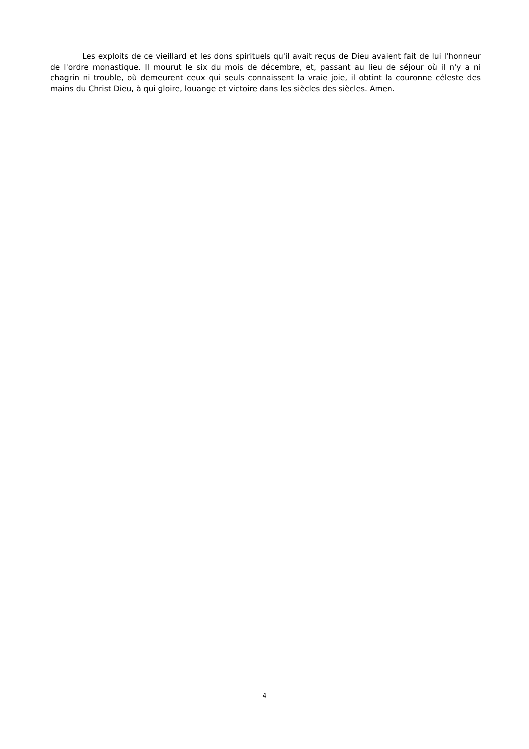Les exploits de ce vieillard et les dons spirituels qu'il avait reçus de Dieu avaient fait de lui l'honneur de l'ordre monastique. Il mourut le six du mois de décembre, et, passant au lieu de séjour où il n'y a ni chagrin ni trouble, où demeurent ceux qui seuls connaissent la vraie joie, il obtint la couronne céleste des mains du Christ Dieu, à qui gloire, louange et victoire dans les siècles des siècles. Amen.
4